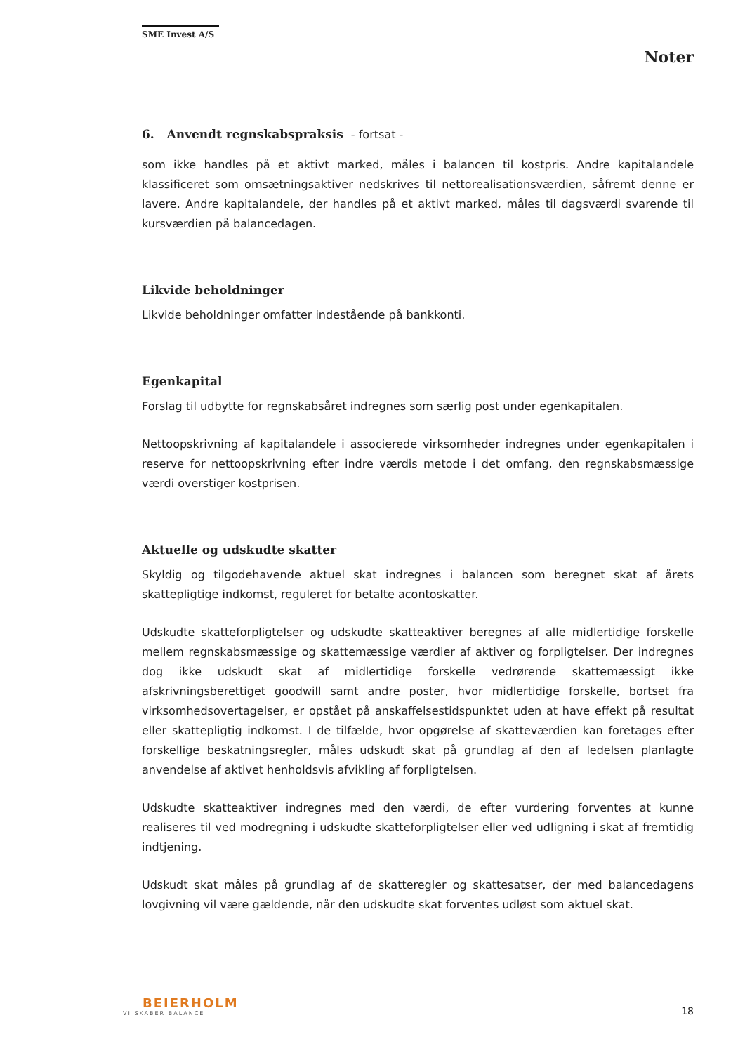SME Invest A/S
Noter
6. Anvendt regnskabspraksis - fortsat -
som ikke handles på et aktivt marked, måles i balancen til kostpris. Andre kapitalandele klassificeret som omsætningsaktiver nedskrives til nettorealisationsværdien, såfremt denne er lavere. Andre kapitalandele, der handles på et aktivt marked, måles til dagsværdi svarende til kursværdien på balancedagen.
Likvide beholdninger
Likvide beholdninger omfatter indestående på bankkonti.
Egenkapital
Forslag til udbytte for regnskabsåret indregnes som særlig post under egenkapitalen.
Nettoopskrivning af kapitalandele i associerede virksomheder indregnes under egenkapitalen i reserve for nettoopskrivning efter indre værdis metode i det omfang, den regnskabsmæssige værdi overstiger kostprisen.
Aktuelle og udskudte skatter
Skyldig og tilgodehavende aktuel skat indregnes i balancen som beregnet skat af årets skattepligtige indkomst, reguleret for betalte acontoskatter.
Udskudte skatteforpligtelser og udskudte skatteaktiver beregnes af alle midlertidige forskelle mellem regnskabsmæssige og skattemæssige værdier af aktiver og forpligtelser. Der indregnes dog ikke udskudt skat af midlertidige forskelle vedrørende skattemæssigt ikke afskrivningsberettiget goodwill samt andre poster, hvor midlertidige forskelle, bortset fra virksomhedsovertagelser, er opstået på anskaffelsestidspunktet uden at have effekt på resultat eller skattepligtig indkomst. I de tilfælde, hvor opgørelse af skatteværdien kan foretages efter forskellige beskatningsregler, måles udskudt skat på grundlag af den af ledelsen planlagte anvendelse af aktivet henholdsvis afvikling af forpligtelsen.
Udskudte skatteaktiver indregnes med den værdi, de efter vurdering forventes at kunne realiseres til ved modregning i udskudte skatteforpligtelser eller ved udligning i skat af fremtidig indtjening.
Udskudt skat måles på grundlag af de skatteregler og skattesatser, der med balancedagens lovgivning vil være gældende, når den udskudte skat forventes udløst som aktuel skat.
BEIERHOLM
VI SKABER BALANCE
18